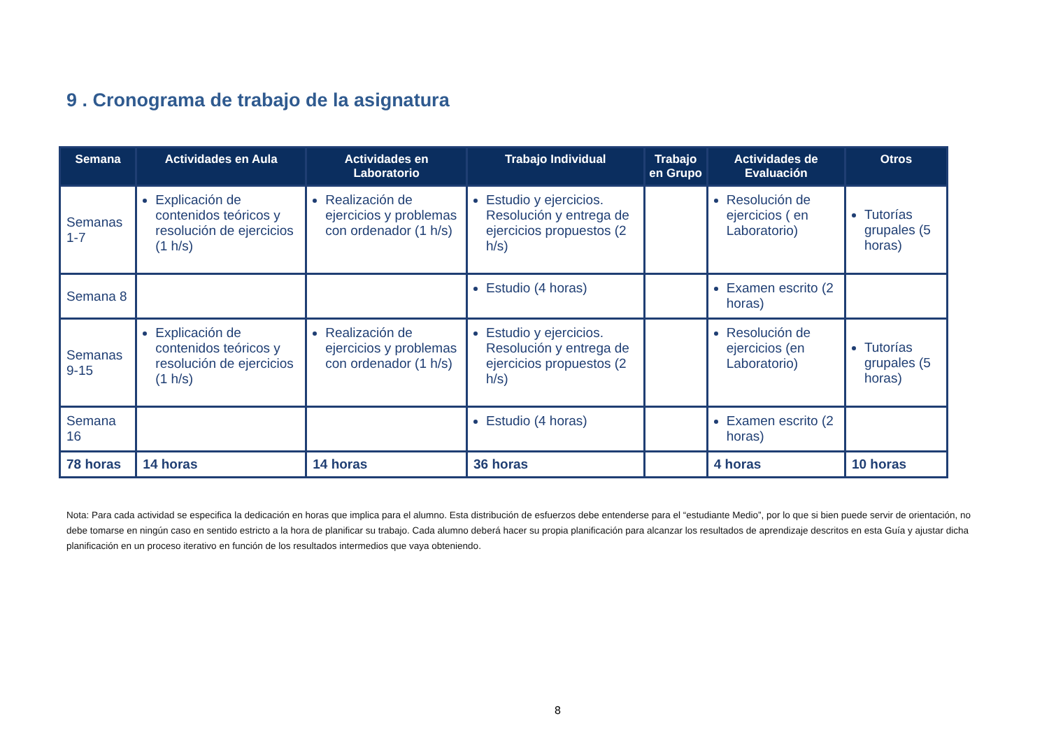9 . Cronograma de trabajo de la asignatura
| Semana | Actividades en Aula | Actividades en Laboratorio | Trabajo Individual | Trabajo en Grupo | Actividades de Evaluación | Otros |
| --- | --- | --- | --- | --- | --- | --- |
| Semanas 1-7 | Explicación de contenidos teóricos y resolución de ejercicios (1 h/s) | Realización de ejercicios y problemas con ordenador (1 h/s) | Estudio y ejercicios. Resolución y entrega de ejercicios propuestos (2 h/s) | | Resolución de ejercicios ( en Laboratorio) | Tutorías grupales (5 horas) |
| Semana 8 | | | Estudio (4 horas) | | Examen escrito (2 horas) | |
| Semanas 9-15 | Explicación de contenidos teóricos y resolución de ejercicios (1 h/s) | Realización de ejercicios y problemas con ordenador (1 h/s) | Estudio y ejercicios. Resolución y entrega de ejercicios propuestos (2 h/s) | | Resolución de ejercicios (en Laboratorio) | Tutorías grupales (5 horas) |
| Semana 16 | | | Estudio (4 horas) | | Examen escrito (2 horas) | |
| 78 horas | 14 horas | 14 horas | 36 horas | | 4 horas | 10 horas |
Nota: Para cada actividad se especifica la dedicación en horas que implica para el alumno. Esta distribución de esfuerzos debe entenderse para el “estudiante Medio”, por lo que si bien puede servir de orientación, no debe tomarse en ningún caso en sentido estricto a la hora de planificar su trabajo. Cada alumno deberá hacer su propia planificación para alcanzar los resultados de aprendizaje descritos en esta Guía y ajustar dicha planificación en un proceso iterativo en función de los resultados intermedios que vaya obteniendo.
8